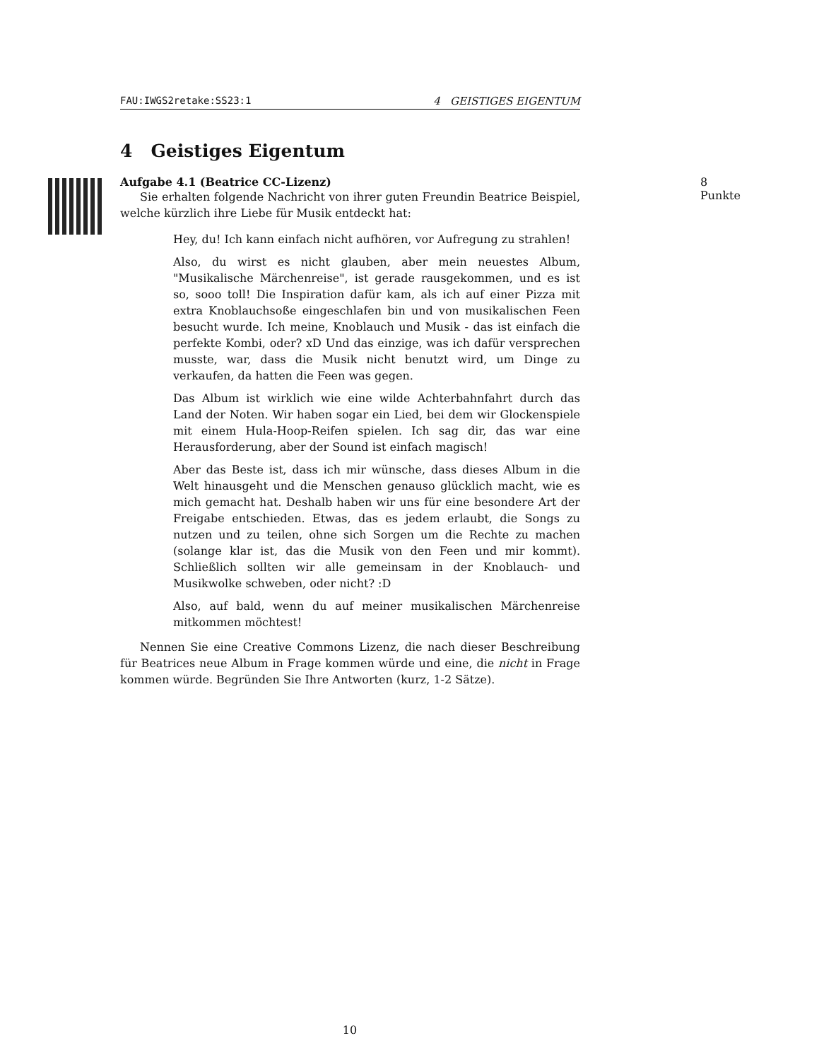FAU:IWGS2retake:SS23:1 4 GEISTIGES EIGENTUM
4 Geistiges Eigentum
Aufgabe 4.1 (Beatrice CC-Lizenz) 8 Punkte
Sie erhalten folgende Nachricht von ihrer guten Freundin Beatrice Beispiel, welche kürzlich ihre Liebe für Musik entdeckt hat:
Hey, du! Ich kann einfach nicht aufhören, vor Aufregung zu strahlen!
Also, du wirst es nicht glauben, aber mein neuestes Album, "Musikalische Märchenreise", ist gerade rausgekommen, und es ist so, sooo toll! Die Inspiration dafür kam, als ich auf einer Pizza mit extra Knoblauchsoße eingeschlafen bin und von musikalischen Feen besucht wurde. Ich meine, Knoblauch und Musik - das ist einfach die perfekte Kombi, oder? xD Und das einzige, was ich dafür versprechen musste, war, dass die Musik nicht benutzt wird, um Dinge zu verkaufen, da hatten die Feen was gegen.
Das Album ist wirklich wie eine wilde Achterbahnfahrt durch das Land der Noten. Wir haben sogar ein Lied, bei dem wir Glockenspiele mit einem Hula-Hoop-Reifen spielen. Ich sag dir, das war eine Herausforderung, aber der Sound ist einfach magisch!
Aber das Beste ist, dass ich mir wünsche, dass dieses Album in die Welt hinausgeht und die Menschen genauso glücklich macht, wie es mich gemacht hat. Deshalb haben wir uns für eine besondere Art der Freigabe entschieden. Etwas, das es jedem erlaubt, die Songs zu nutzen und zu teilen, ohne sich Sorgen um die Rechte zu machen (solange klar ist, das die Musik von den Feen und mir kommt). Schließlich sollten wir alle gemeinsam in der Knoblauch- und Musikwolke schweben, oder nicht? :D
Also, auf bald, wenn du auf meiner musikalischen Märchenreise mitkommen möchtest!
Nennen Sie eine Creative Commons Lizenz, die nach dieser Beschreibung für Beatrices neue Album in Frage kommen würde und eine, die nicht in Frage kommen würde. Begründen Sie Ihre Antworten (kurz, 1-2 Sätze).
10